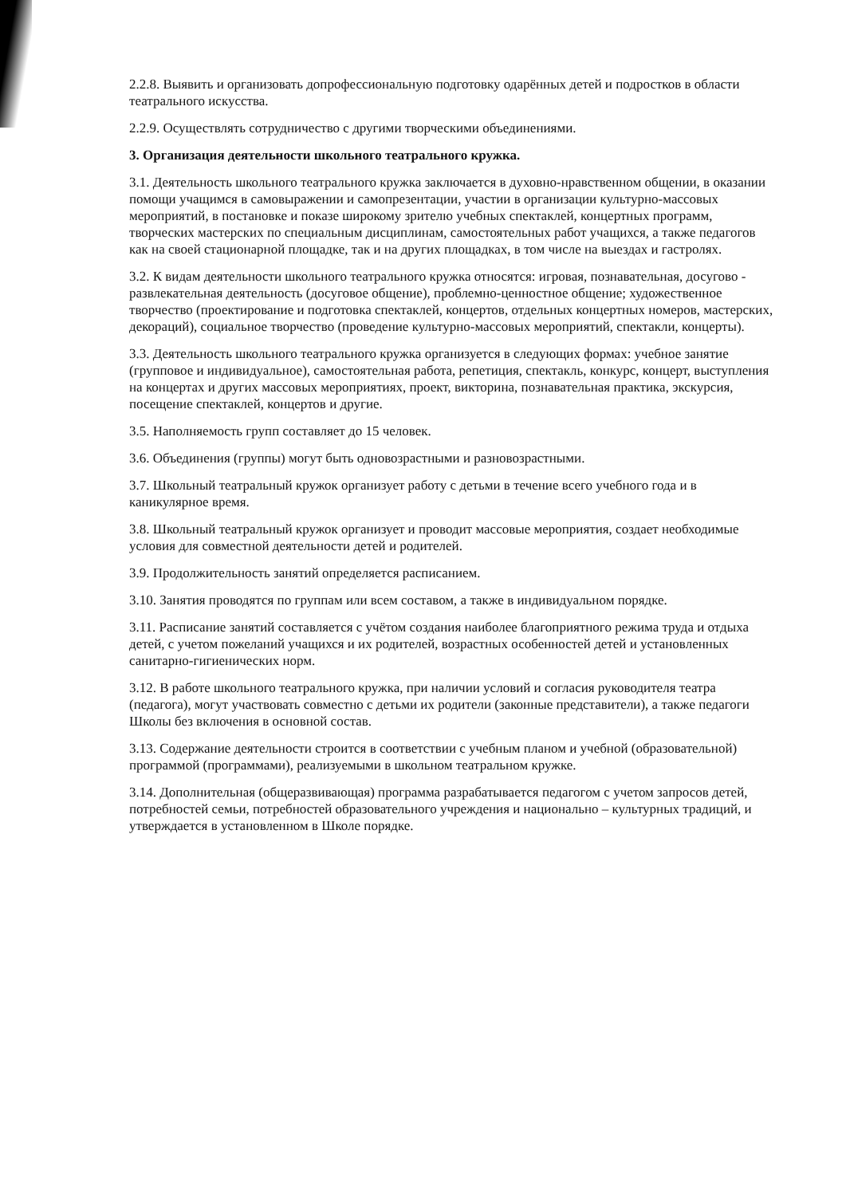2.2.8. Выявить и организовать допрофессиональную подготовку одарённых детей и подростков в области театрального искусства.
2.2.9. Осуществлять сотрудничество с другими творческими объединениями.
3. Организация деятельности школьного театрального кружка.
3.1. Деятельность школьного театрального кружка заключается в духовно-нравственном общении, в оказании помощи учащимся в самовыражении и самопрезентации, участии в организации культурно-массовых мероприятий, в постановке и показе широкому зрителю учебных спектаклей, концертных программ, творческих мастерских по специальным дисциплинам, самостоятельных работ учащихся, а также педагогов как на своей стационарной площадке, так и на других площадках, в том числе на выездах и гастролях.
3.2. К видам деятельности школьного театрального кружка относятся: игровая, познавательная, досугово - развлекательная деятельность (досуговое общение), проблемно-ценностное общение; художественное творчество (проектирование и подготовка спектаклей, концертов, отдельных концертных номеров, мастерских, декораций), социальное творчество (проведение культурно-массовых мероприятий, спектакли, концерты).
3.3. Деятельность школьного театрального кружка организуется в следующих формах: учебное занятие (групповое и индивидуальное), самостоятельная работа, репетиция, спектакль, конкурс, концерт, выступления на концертах и других массовых мероприятиях, проект, викторина, познавательная практика, экскурсия, посещение спектаклей, концертов и другие.
3.5. Наполняемость групп составляет до 15 человек.
3.6. Объединения (группы) могут быть одновозрастными и разновозрастными.
3.7. Школьный театральный кружок организует работу с детьми в течение всего учебного года и в каникулярное время.
3.8. Школьный театральный кружок организует и проводит массовые мероприятия, создает необходимые условия для совместной деятельности детей и родителей.
3.9. Продолжительность занятий определяется расписанием.
3.10. Занятия проводятся по группам или всем составом, а также в индивидуальном порядке.
3.11. Расписание занятий составляется с учётом создания наиболее благоприятного режима труда и отдыха детей, с учетом пожеланий учащихся и их родителей, возрастных особенностей детей и установленных санитарно-гигиенических норм.
3.12. В работе школьного театрального кружка, при наличии условий и согласия руководителя театра (педагога), могут участвовать совместно с детьми их родители (законные представители), а также педагоги Школы без включения в основной состав.
3.13. Содержание деятельности строится в соответствии с учебным планом и учебной (образовательной) программой (программами), реализуемыми в школьном театральном кружке.
3.14. Дополнительная (общеразвивающая) программа разрабатывается педагогом с учетом запросов детей, потребностей семьи, потребностей образовательного учреждения и национально – культурных традиций, и утверждается в установленном в Школе порядке.